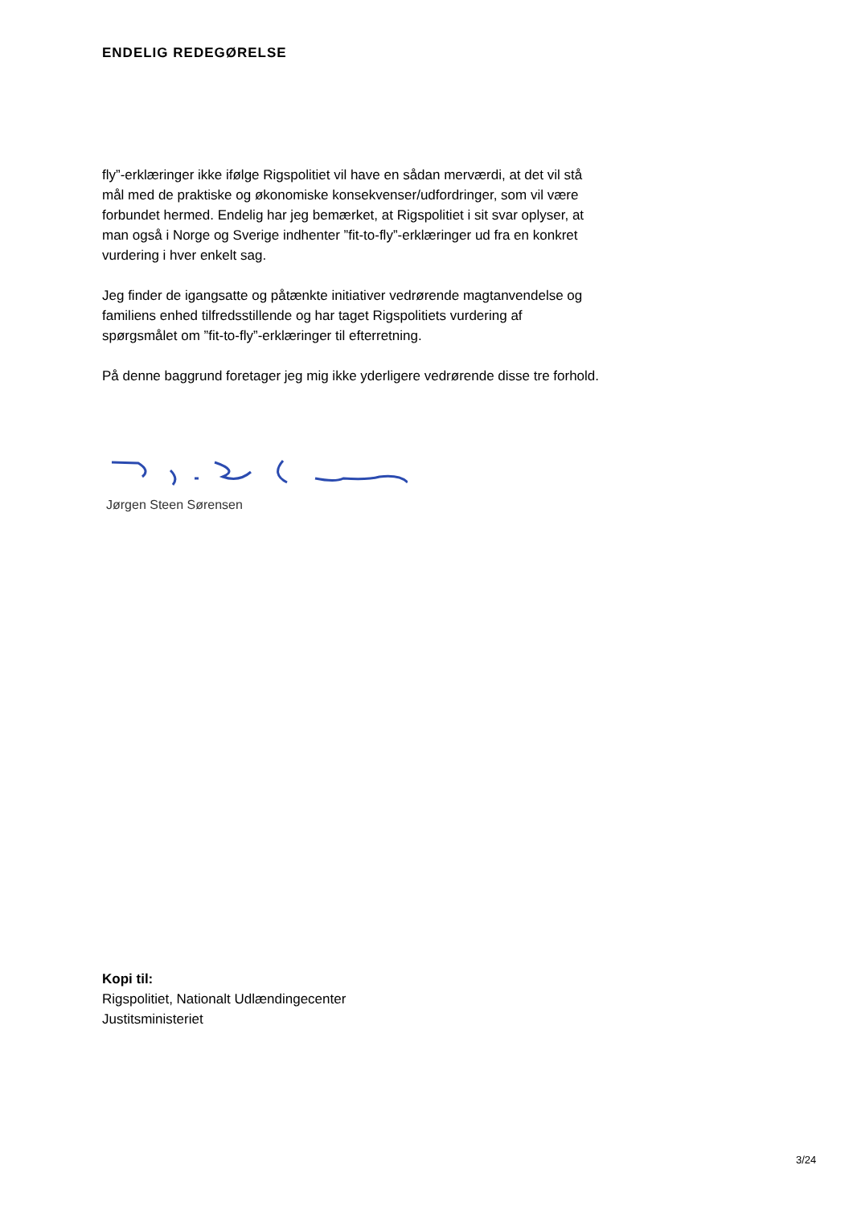ENDELIG REDEGØRELSE
fly”-erklæringer ikke ifølge Rigspolitiet vil have en sådan merværdi, at det vil stå mål med de praktiske og økonomiske konsekvenser/udfordringer, som vil være forbundet hermed. Endelig har jeg bemærket, at Rigspolitiet i sit svar oplyser, at man også i Norge og Sverige indhenter ”fit-to-fly”-erklæringer ud fra en konkret vurdering i hver enkelt sag.
Jeg finder de igangsatte og påtænkte initiativer vedrørende magtanvendelse og familiens enhed tilfredsstillende og har taget Rigspolitiets vurdering af spørgsmålet om ”fit-to-fly”-erklæringer til efterretning.
På denne baggrund foretager jeg mig ikke yderligere vedrørende disse tre forhold.
Jørgen Steen Sørensen
Kopi til:
Rigspolitiet, Nationalt Udlændingecenter
Justitsministeriet
3/24